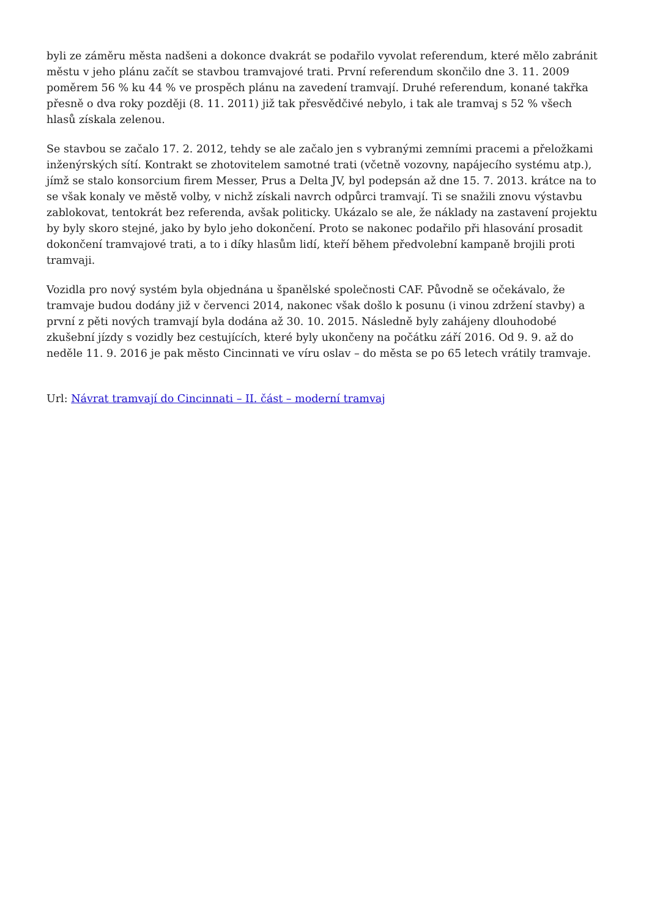byli ze záměru města nadšeni a dokonce dvakrát se podařilo vyvolat referendum, které mělo zabránit městu v jeho plánu začít se stavbou tramvajové trati. První referendum skončilo dne 3. 11. 2009 poměrem 56 % ku 44 % ve prospěch plánu na zavedení tramvají. Druhé referendum, konané takřka přesně o dva roky později (8. 11. 2011) již tak přesvědčivé nebylo, i tak ale tramvaj s 52 % všech hlasů získala zelenou.
Se stavbou se začalo 17. 2. 2012, tehdy se ale začalo jen s vybranými zemními pracemi a přeložkami inženýrských sítí. Kontrakt se zhotovitelem samotné trati (včetně vozovny, napájecího systému atp.), jímž se stalo konsorcium firem Messer, Prus a Delta JV, byl podepsán až dne 15. 7. 2013. krátce na to se však konaly ve městě volby, v nichž získali navrch odpůrci tramvají. Ti se snažili znovu výstavbu zablokovat, tentokrát bez referenda, avšak politicky. Ukázalo se ale, že náklady na zastavení projektu by byly skoro stejné, jako by bylo jeho dokončení. Proto se nakonec podařilo při hlasování prosadit dokončení tramvajové trati, a to i díky hlasům lidí, kteří během předvolební kampaně brojili proti tramvaji.
Vozidla pro nový systém byla objednána u španělské společnosti CAF. Původně se očekávalo, že tramvaje budou dodány již v červenci 2014, nakonec však došlo k posunu (i vinou zdržení stavby) a první z pěti nových tramvají byla dodána až 30. 10. 2015. Následně byly zahájeny dlouhodobé zkušební jízdy s vozidly bez cestujících, které byly ukončeny na počátku září 2016. Od 9. 9. až do neděle 11. 9. 2016 je pak město Cincinnati ve víru oslav – do města se po 65 letech vrátily tramvaje.
Url: Návrat tramvají do Cincinnati – II. část – moderní tramvaj